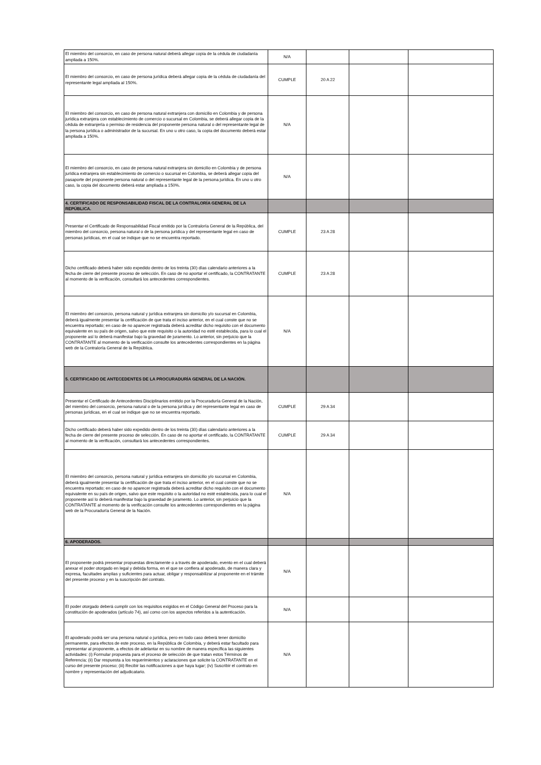| El miembro del consorcio, en caso de persona natural deberá allegar copia de la cédula de ciudadanía ampliada a 150%. | N/A | | | |
| El miembro del consorcio, en caso de persona jurídica deberá allegar copia de la cédula de ciudadanía del representante legal ampliada al 150%. | CUMPLE | 20 A 22 | | |
| El miembro del consorcio, en caso de persona natural extranjera con domicilio en Colombia y de persona jurídica extranjera con establecimiento de comercio o sucursal en Colombia, se deberá allegar copia de la cédula de extranjería o permiso de residencia del proponente persona natural o del representante legal de la persona jurídica o administrador de la sucursal. En uno u otro caso, la copia del documento deberá estar ampliada a 150%. | N/A | | | |
| El miembro del consorcio, en caso de persona natural extranjera sin domicilio en Colombia y de persona jurídica extranjera sin establecimiento de comercio o sucursal en Colombia, se deberá allegar copia del pasaporte del proponente persona natural o del representante legal de la persona jurídica. En uno u otro caso, la copia del documento deberá estar ampliada a 150%. | N/A | | | |
| 4. CERTIFICADO DE RESPONSABILIDAD FISCAL DE LA CONTRALORÍA GENERAL DE LA REPÚBLICA. | | | | |
| Presentar el Certificado de Responsabilidad Fiscal emitido por la Contraloría General de la República, del miembro del consorcio, persona natural o de la persona jurídica y del representante legal en caso de personas jurídicas, en el cual se indique que no se encuentra reportado. | CUMPLE | 23 A 28 | | |
| Dicho certificado deberá haber sido expedido dentro de los treinta (30) días calendario anteriores a la fecha de cierre del presente proceso de selección. En caso de no aportar el certificado, la CONTRATANTE al momento de la verificación, consultará los antecedentes correspondientes. | CUMPLE | 23 A 28 | | |
| El miembro del consorcio, persona natural y jurídica extranjera sin domicilio y/o sucursal en Colombia, deberá igualmente presentar la certificación de que trata el inciso anterior, en el cual conste que no se encuentra reportado; en caso de no aparecer registrada deberá acreditar dicho requisito con el documento equivalente en su país de origen, salvo que este requisito o la autoridad no esté establecida, para lo cual el proponente así lo deberá manifestar bajo la gravedad de juramento. Lo anterior, sin perjuicio que la CONTRATANTE al momento de la verificación consulte los antecedentes correspondientes en la página web de la Contraloría General de la República. | N/A | | | |
| 5. CERTIFICADO DE ANTECEDENTES DE LA PROCURADURÍA GENERAL DE LA NACIÓN. | | | | |
| Presentar el Certificado de Antecedentes Disciplinarios emitido por la Procuraduría General de la Nación, del miembro del consorcio, persona natural o de la persona jurídica y del representante legal en caso de personas jurídicas, en el cual se indique que no se encuentra reportado. | CUMPLE | 29 A 34 | | |
| Dicho certificado deberá haber sido expedido dentro de los treinta (30) días calendario anteriores a la fecha de cierre del presente proceso de selección. En caso de no aportar el certificado, la CONTRATANTE al momento de la verificación, consultará los antecedentes correspondientes. | CUMPLE | 29 A 34 | | |
| El miembro del consorcio, persona natural y jurídica extranjera sin domicilio y/o sucursal en Colombia, deberá igualmente presentar la certificación de que trata el inciso anterior, en el cual conste que no se encuentra reportado; en caso de no aparecer registrada deberá acreditar dicho requisito con el documento equivalente en su país de origen, salvo que este requisito o la autoridad no esté establecida, para lo cual el proponente así lo deberá manifestar bajo la gravedad de juramento. Lo anterior, sin perjuicio que la CONTRATANTE al momento de la verificación consulte los antecedentes correspondientes en la página web de la Procuraduría General de la Nación. | N/A | | | |
| 6. APODERADOS. | | | | |
| El proponente podrá presentar propuestas directamente o a través de apoderado, evento en el cual deberá anexar el poder otorgado en legal y debida forma, en el que se confiera al apoderado, de manera clara y expresa, facultades amplias y suficientes para actuar, obligar y responsabilizar al proponente en el trámite del presente proceso y en la suscripción del contrato. | N/A | | | |
| El poder otorgado deberá cumplir con los requisitos exigidos en el Código General del Proceso para la constitución de apoderados (artículo 74), así como con los aspectos referidos a la autenticación. | N/A | | | |
| El apoderado podrá ser una persona natural o jurídica, pero en todo caso deberá tener domicilio permanente, para efectos de este proceso, en la República de Colombia, y deberá estar facultado para representar al proponente, a efectos de adelantar en su nombre de manera específica las siguientes actividades: (i) Formular propuesta para el proceso de selección de que tratan estos Términos de Referencia; (ii) Dar respuesta a los requerimientos y aclaraciones que solicite la CONTRATANTE en el curso del presente proceso; (iii) Recibir las notificaciones a que haya lugar; (iv) Suscribir el contrato en nombre y representación del adjudicatario. | N/A | | | |